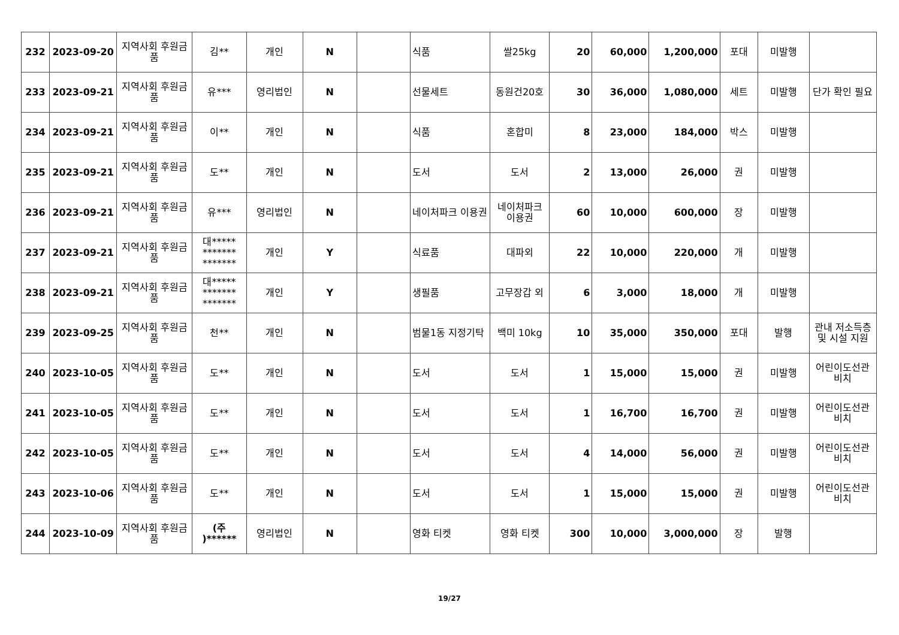| 232 | 2023-09-20 | 지역사회 후원금품 | 김** | 개인 | N | | 식품 | 쌀25kg | 20 | 60,000 | 1,200,000 | 포대 | 미발행 | |
| 233 | 2023-09-21 | 지역사회 후원금품 | 유*** | 영리법인 | N | | 선물세트 | 동원건20호 | 30 | 36,000 | 1,080,000 | 세트 | 미발행 | 단가 확인 필요 |
| 234 | 2023-09-21 | 지역사회 후원금품 | 이** | 개인 | N | | 식품 | 혼합미 | 8 | 23,000 | 184,000 | 박스 | 미발행 | |
| 235 | 2023-09-21 | 지역사회 후원금품 | 도** | 개인 | N | | 도서 | 도서 | 2 | 13,000 | 26,000 | 권 | 미발행 | |
| 236 | 2023-09-21 | 지역사회 후원금품 | 유*** | 영리법인 | N | | 네이처파크 이용권 | 네이처파크 이용권 | 60 | 10,000 | 600,000 | 장 | 미발행 | |
| 237 | 2023-09-21 | 지역사회 후원금품 | 대***** ******* ******* | 개인 | Y | | 식료품 | 대파외 | 22 | 10,000 | 220,000 | 개 | 미발행 | |
| 238 | 2023-09-21 | 지역사회 후원금품 | 대***** ******* ******* | 개인 | Y | | 생필품 | 고무장갑 외 | 6 | 3,000 | 18,000 | 개 | 미발행 | |
| 239 | 2023-09-25 | 지역사회 후원금품 | 천** | 개인 | N | | 범물1동 지정기탁 | 백미 10kg | 10 | 35,000 | 350,000 | 포대 | 발행 | 관내 저소득층 및 시설 지원 |
| 240 | 2023-10-05 | 지역사회 후원금품 | 도** | 개인 | N | | 도서 | 도서 | 1 | 15,000 | 15,000 | 권 | 미발행 | 어린이도선관 비치 |
| 241 | 2023-10-05 | 지역사회 후원금품 | 도** | 개인 | N | | 도서 | 도서 | 1 | 16,700 | 16,700 | 권 | 미발행 | 어린이도선관 비치 |
| 242 | 2023-10-05 | 지역사회 후원금품 | 도** | 개인 | N | | 도서 | 도서 | 4 | 14,000 | 56,000 | 권 | 미발행 | 어린이도선관 비치 |
| 243 | 2023-10-06 | 지역사회 후원금품 | 도** | 개인 | N | | 도서 | 도서 | 1 | 15,000 | 15,000 | 권 | 미발행 | 어린이도선관 비치 |
| 244 | 2023-10-09 | 지역사회 후원금품 | (주 )****** | 영리법인 | N | | 영화 티켓 | 영화 티켓 | 300 | 10,000 | 3,000,000 | 장 | 발행 | |
19/27